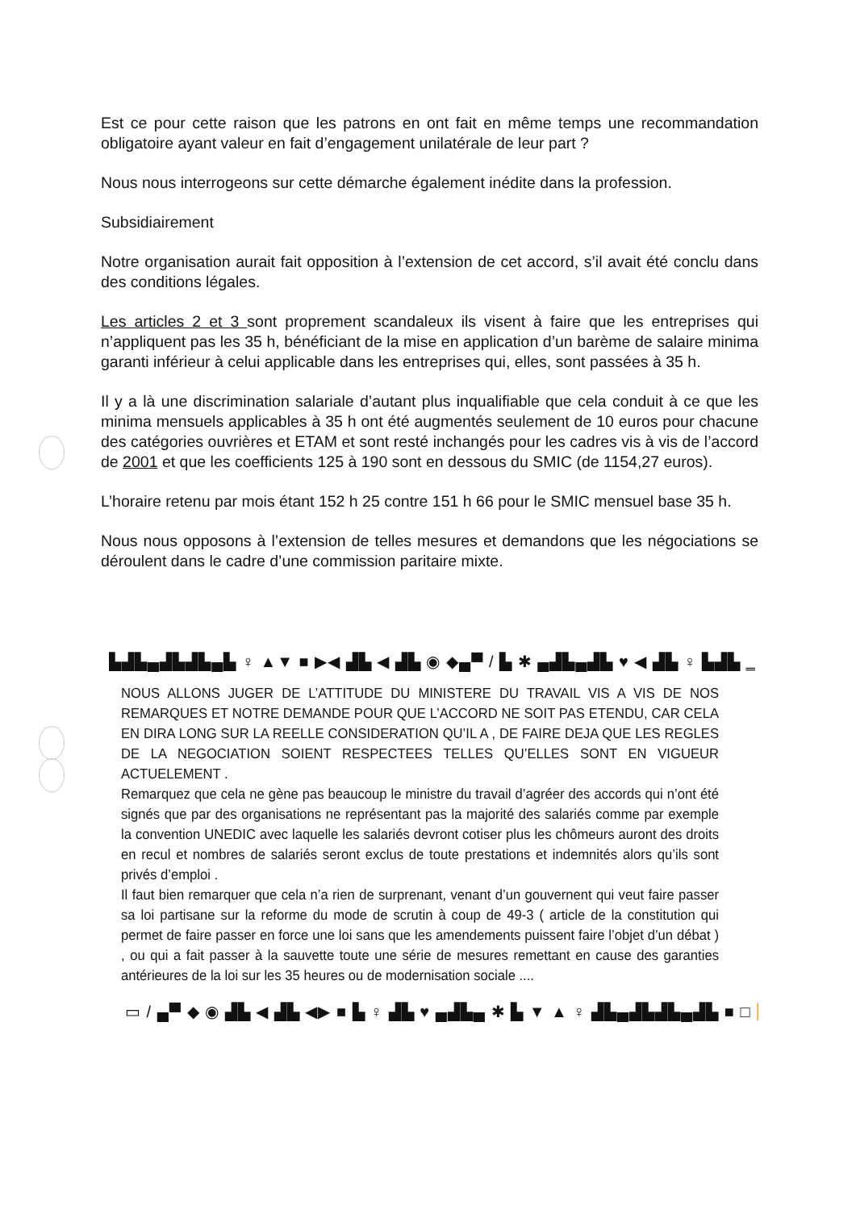Est ce pour cette raison que les patrons en ont fait en même temps une recommandation obligatoire ayant valeur en fait d’engagement unilatérale de leur part ?
Nous nous interrogeons sur cette démarche également inédite dans la profession.
Subsidiairement
Notre organisation aurait fait opposition à l’extension de cet accord, s’il avait été conclu dans des conditions légales.
Les articles 2 et 3 sont proprement scandaleux ils visent à faire que les entreprises qui n’appliquent pas les 35 h, bénéficiant de la mise en application d’un barème de salaire minima garanti inférieur à celui applicable dans les entreprises qui, elles, sont passées à 35 h.
Il y a là une discrimination salariale d’autant plus inqualifiable que cela conduit à ce que les minima mensuels applicables à 35 h ont été augmentés seulement de 10 euros pour chacune des catégories ouvrières et ETAM et sont resté inchangés pour les cadres vis à vis de l’accord de 2001 et que les coefficients 125 à 190 sont en dessous du SMIC (de 1154,27 euros).
L’horaire retenu par mois étant 152 h 25 contre 151 h 66 pour le SMIC mensuel base 35 h.
Nous nous opposons à l’extension de telles mesures et demandons que les négociations se déroulent dans le cadre d’une commission paritaire mixte.
▙▟▙▄▟▙▟▙▄▙ ♀ ▲▼ ■ ▶◀ ▟▙ ◀ ▟▙ ◉ ◆▄▀ / ▙ ✱ ▄▟▙▄▟▙ ♥ ◀ ▟▙ ♀ ▙▟▙ ‗
NOUS ALLONS JUGER DE L’ATTITUDE DU MINISTERE DU TRAVAIL VIS A VIS DE NOS REMARQUES ET NOTRE DEMANDE POUR QUE L’ACCORD NE SOIT PAS ETENDU, CAR CELA EN DIRA LONG SUR LA REELLE CONSIDERATION QU’IL A , DE FAIRE DEJA QUE LES REGLES DE LA NEGOCIATION SOIENT RESPECTEES TELLES QU’ELLES SONT EN VIGUEUR ACTUELEMENT .
Remarquez que cela ne gène pas beaucoup le ministre du travail d’agréer des accords qui n’ont été signés que par des organisations ne représentant pas la majorité des salariés comme par exemple la convention UNEDIC avec laquelle les salariés devront cotiser plus les chômeurs auront des droits en recul et nombres de salariés seront exclus de toute prestations et indemnités alors qu’ils sont privés d’emploi .
Il faut bien remarquer que cela n’a rien de surprenant, venant d’un gouvernent qui veut faire passer sa loi partisane sur la reforme du mode de scrutin à coup de 49-3 ( article de la constitution qui permet de faire passer en force une loi sans que les amendements puissent faire l’objet d’un débat ) , ou qui a fait passer à la sauvette toute une série de mesures remettant en cause des garanties antérieures de la loi sur les 35 heures ou de modernisation sociale ....
▭ / ▄▀ ◆ ◉ ▟▙ ◀ ▟▙ ◀▶ ■ ▙ ♀ ▟▙ ♥ ▄▟▙▄ ✱ ▙ ▼ ▲ ♀ ▟▙▄▟▙▟▙▄▟▙ ■ □ ⏩ ▾